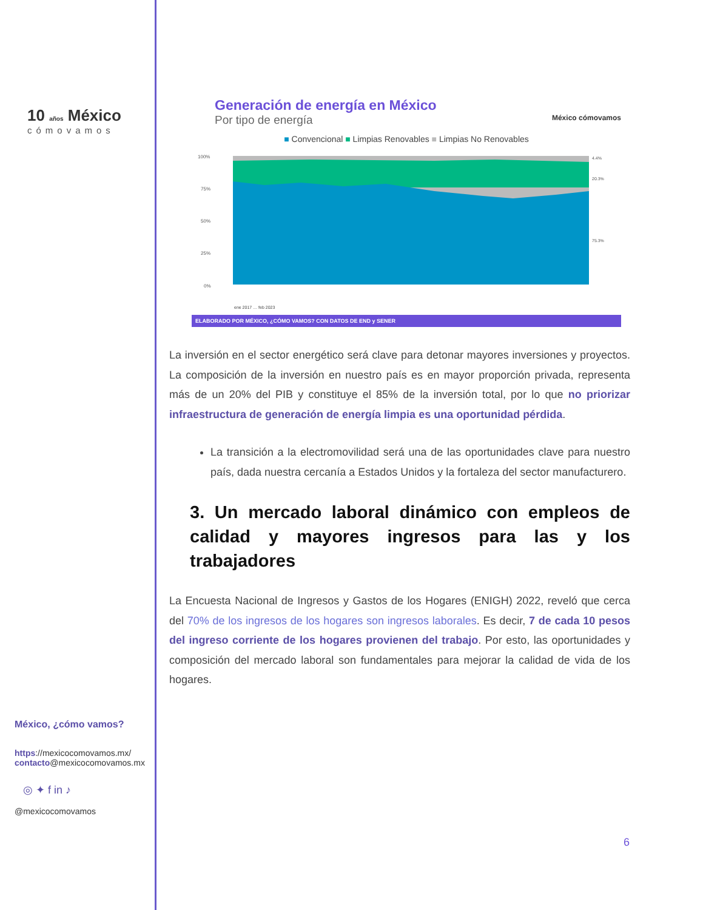10 años México
cómovamos
México, ¿cómo vamos?
https://mexicocomovamos.mx/
contacto@mexicocomovamos.mx
◎ ✦ f in ♪
@mexicocomovamos
Generación de energía en México
Por tipo de energía México cómovamos
■ Convencional ■ Limpias Renovables ■ Limpias No Renovables
100%
75%
50%
25%
0%
4.4%
20.3%
75.3%
ene 2017 … feb 2023
ELABORADO POR MÉXICO, ¿CÓMO VAMOS? CON DATOS DE END y SENER
La inversión en el sector energético será clave para detonar mayores inversiones y proyectos. La composición de la inversión en nuestro país es en mayor proporción privada, representa más de un 20% del PIB y constituye el 85% de la inversión total, por lo que no priorizar infraestructura de generación de energía limpia es una oportunidad pérdida.
La transición a la electromovilidad será una de las oportunidades clave para nuestro país, dada nuestra cercanía a Estados Unidos y la fortaleza del sector manufacturero.
3. Un mercado laboral dinámico con empleos de calidad y mayores ingresos para las y los trabajadores
La Encuesta Nacional de Ingresos y Gastos de los Hogares (ENIGH) 2022, reveló que cerca del 70% de los ingresos de los hogares son ingresos laborales. Es decir, 7 de cada 10 pesos del ingreso corriente de los hogares provienen del trabajo. Por esto, las oportunidades y composición del mercado laboral son fundamentales para mejorar la calidad de vida de los hogares.
6